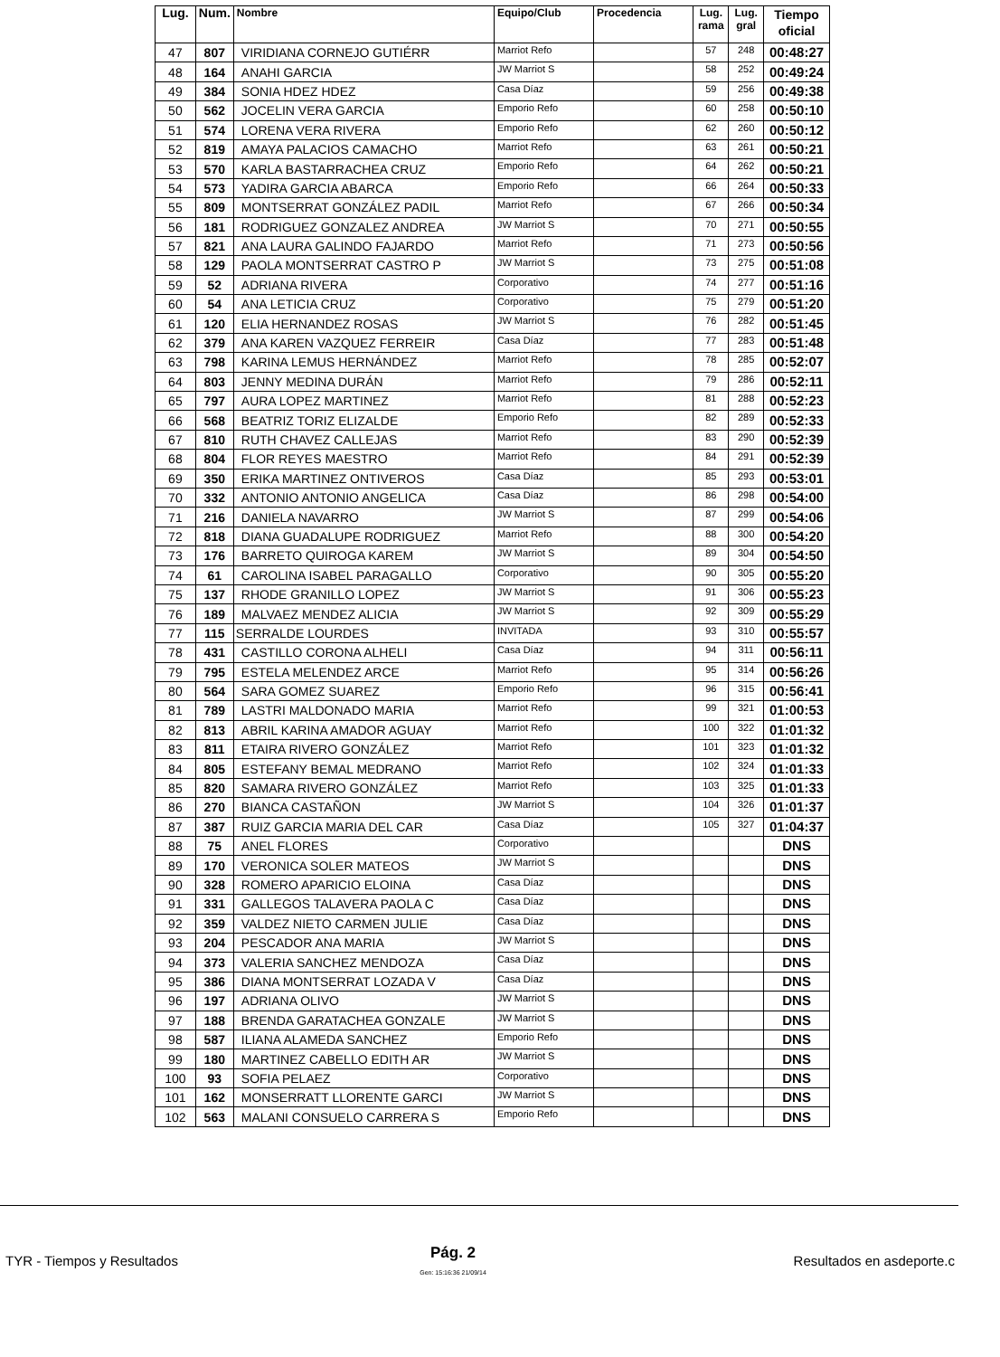| Lug. | Num. | Nombre | Equipo/Club | Procedencia | Lug. rama | Lug. gral | Tiempo oficial |
| --- | --- | --- | --- | --- | --- | --- | --- |
| 47 | 807 | VIRIDIANA CORNEJO GUTIÉRR | Marriot Refo | | 57 | 248 | 00:48:27 |
| 48 | 164 | ANAHI GARCIA | JW Marriot S | | 58 | 252 | 00:49:24 |
| 49 | 384 | SONIA HDEZ HDEZ | Casa Díaz | | 59 | 256 | 00:49:38 |
| 50 | 562 | JOCELIN VERA GARCIA | Emporio Refo | | 60 | 258 | 00:50:10 |
| 51 | 574 | LORENA VERA RIVERA | Emporio Refo | | 62 | 260 | 00:50:12 |
| 52 | 819 | AMAYA PALACIOS CAMACHO | Marriot Refo | | 63 | 261 | 00:50:21 |
| 53 | 570 | KARLA BASTARRACHEA CRUZ | Emporio Refo | | 64 | 262 | 00:50:21 |
| 54 | 573 | YADIRA GARCIA ABARCA | Emporio Refo | | 66 | 264 | 00:50:33 |
| 55 | 809 | MONTSERRAT GONZÁLEZ PADIL | Marriot Refo | | 67 | 266 | 00:50:34 |
| 56 | 181 | RODRIGUEZ GONZALEZ ANDREA | JW Marriot S | | 70 | 271 | 00:50:55 |
| 57 | 821 | ANA LAURA GALINDO FAJARDO | Marriot Refo | | 71 | 273 | 00:50:56 |
| 58 | 129 | PAOLA MONTSERRAT CASTRO P | JW Marriot S | | 73 | 275 | 00:51:08 |
| 59 | 52 | ADRIANA RIVERA | Corporativo | | 74 | 277 | 00:51:16 |
| 60 | 54 | ANA LETICIA CRUZ | Corporativo | | 75 | 279 | 00:51:20 |
| 61 | 120 | ELIA HERNANDEZ ROSAS | JW Marriot S | | 76 | 282 | 00:51:45 |
| 62 | 379 | ANA KAREN VAZQUEZ FERREIR | Casa Díaz | | 77 | 283 | 00:51:48 |
| 63 | 798 | KARINA LEMUS HERNÁNDEZ | Marriot Refo | | 78 | 285 | 00:52:07 |
| 64 | 803 | JENNY MEDINA DURÁN | Marriot Refo | | 79 | 286 | 00:52:11 |
| 65 | 797 | AURA LOPEZ MARTINEZ | Marriot Refo | | 81 | 288 | 00:52:23 |
| 66 | 568 | BEATRIZ TORIZ ELIZALDE | Emporio Refo | | 82 | 289 | 00:52:33 |
| 67 | 810 | RUTH CHAVEZ CALLEJAS | Marriot Refo | | 83 | 290 | 00:52:39 |
| 68 | 804 | FLOR REYES MAESTRO | Marriot Refo | | 84 | 291 | 00:52:39 |
| 69 | 350 | ERIKA MARTINEZ ONTIVEROS | Casa Díaz | | 85 | 293 | 00:53:01 |
| 70 | 332 | ANTONIO ANTONIO ANGELICA | Casa Díaz | | 86 | 298 | 00:54:00 |
| 71 | 216 | DANIELA NAVARRO | JW Marriot S | | 87 | 299 | 00:54:06 |
| 72 | 818 | DIANA GUADALUPE RODRIGUEZ | Marriot Refo | | 88 | 300 | 00:54:20 |
| 73 | 176 | BARRETO QUIROGA KAREM | JW Marriot S | | 89 | 304 | 00:54:50 |
| 74 | 61 | CAROLINA ISABEL PARAGALLO | Corporativo | | 90 | 305 | 00:55:20 |
| 75 | 137 | RHODE GRANILLO LOPEZ | JW Marriot S | | 91 | 306 | 00:55:23 |
| 76 | 189 | MALVAEZ MENDEZ ALICIA | JW Marriot S | | 92 | 309 | 00:55:29 |
| 77 | 115 | SERRALDE LOURDES | INVITADA | | 93 | 310 | 00:55:57 |
| 78 | 431 | CASTILLO CORONA ALHELI | Casa Díaz | | 94 | 311 | 00:56:11 |
| 79 | 795 | ESTELA MELENDEZ ARCE | Marriot Refo | | 95 | 314 | 00:56:26 |
| 80 | 564 | SARA GOMEZ SUAREZ | Emporio Refo | | 96 | 315 | 00:56:41 |
| 81 | 789 | LASTRI MALDONADO MARIA | Marriot Refo | | 99 | 321 | 01:00:53 |
| 82 | 813 | ABRIL KARINA AMADOR AGUAY | Marriot Refo | | 100 | 322 | 01:01:32 |
| 83 | 811 | ETAIRA RIVERO GONZÁLEZ | Marriot Refo | | 101 | 323 | 01:01:32 |
| 84 | 805 | ESTEFANY BEMAL MEDRANO | Marriot Refo | | 102 | 324 | 01:01:33 |
| 85 | 820 | SAMARA RIVERO GONZÁLEZ | Marriot Refo | | 103 | 325 | 01:01:33 |
| 86 | 270 | BIANCA CASTAÑON | JW Marriot S | | 104 | 326 | 01:01:37 |
| 87 | 387 | RUIZ GARCIA MARIA DEL CAR | Casa Díaz | | 105 | 327 | 01:04:37 |
| 88 | 75 | ANEL FLORES | Corporativo | | | | DNS |
| 89 | 170 | VERONICA SOLER MATEOS | JW Marriot S | | | | DNS |
| 90 | 328 | ROMERO APARICIO ELOINA | Casa Díaz | | | | DNS |
| 91 | 331 | GALLEGOS TALAVERA PAOLA C | Casa Díaz | | | | DNS |
| 92 | 359 | VALDEZ NIETO CARMEN JULIE | Casa Díaz | | | | DNS |
| 93 | 204 | PESCADOR ANA MARIA | JW Marriot S | | | | DNS |
| 94 | 373 | VALERIA SANCHEZ MENDOZA | Casa Díaz | | | | DNS |
| 95 | 386 | DIANA MONTSERRAT LOZADA V | Casa Díaz | | | | DNS |
| 96 | 197 | ADRIANA OLIVO | JW Marriot S | | | | DNS |
| 97 | 188 | BRENDA GARATACHEA GONZALE | JW Marriot S | | | | DNS |
| 98 | 587 | ILIANA ALAMEDA SANCHEZ | Emporio Refo | | | | DNS |
| 99 | 180 | MARTINEZ CABELLO EDITH AR | JW Marriot S | | | | DNS |
| 100 | 93 | SOFIA PELAEZ | Corporativo | | | | DNS |
| 101 | 162 | MONSERRATT LLORENTE GARCI | JW Marriot S | | | | DNS |
| 102 | 563 | MALANI CONSUELO CARRERA S | Emporio Refo | | | | DNS |
TYR - Tiempos y Resultados
Pág. 2
Gen: 15:16:36 21/09/14
Resultados en asdeporte.c